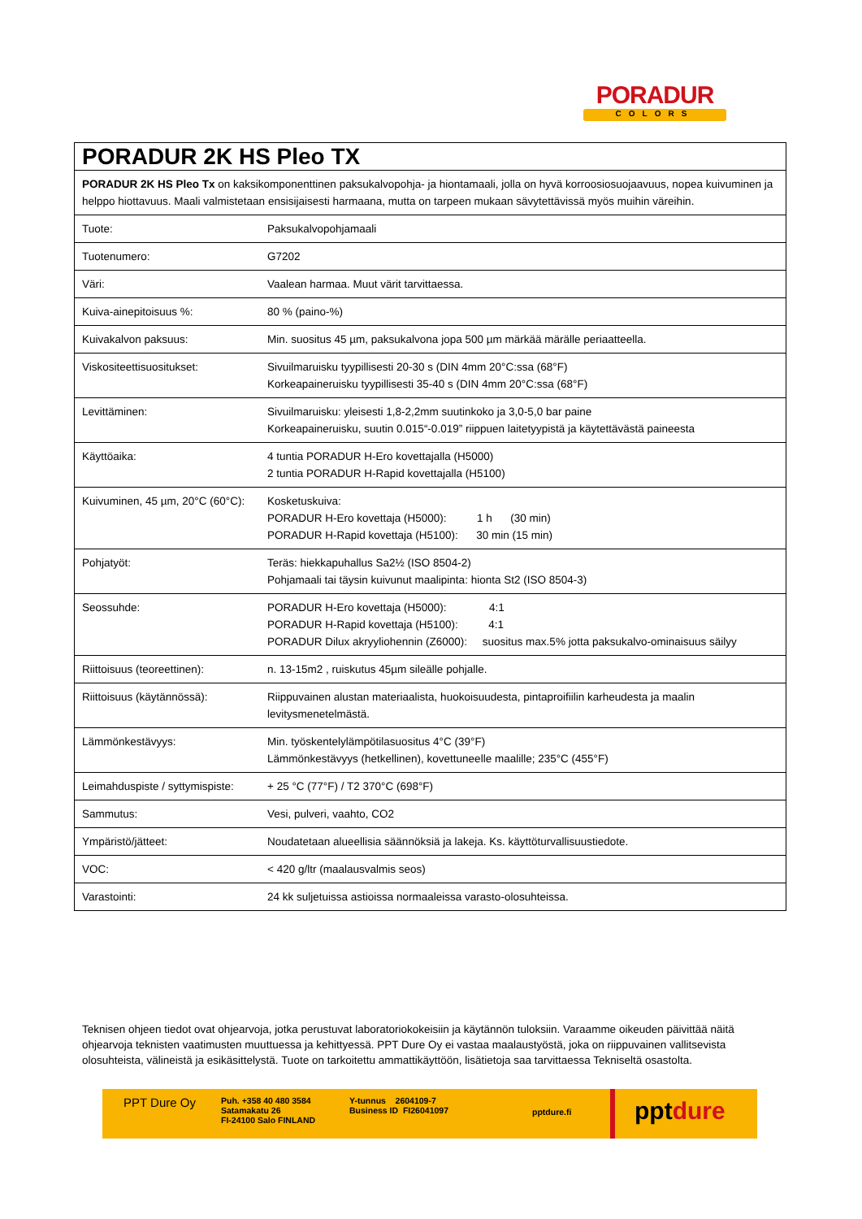PORADUR
COLORS
| PORADUR 2K HS Pleo TX | |
| PORADUR 2K HS Pleo Tx on kaksikomponenttinen paksukalvopohja- ja hiontamaali, jolla on hyvä korroosiosuojaavuus, nopea kuivuminen ja helppo hiottavuus. Maali valmistetaan ensisijaisesti harmaana, mutta on tarpeen mukaan sävytettävissä myös muihin väreihin. | |
| Tuote: | Paksukalvopohjamaali |
| Tuotenumero: | G7202 |
| Väri: | Vaalean harmaa. Muut värit tarvittaessa. |
| Kuiva-ainepitoisuus %: | 80 % (paino-%) |
| Kuivakalvon paksuus: | Min. suositus 45 µm, paksukalvona jopa 500 µm märkää märälle periaatteella. |
| Viskositeettisuositukset: | Sivuilmaruisku tyypillisesti 20-30 s (DIN 4mm 20°C:ssa (68°F) Korkeapaineruisku tyypillisesti 35-40 s (DIN 4mm 20°C:ssa (68°F) |
| Levittäminen: | Sivuilmaruisku: yleisesti 1,8-2,2mm suutinkoko ja 3,0-5,0 bar paine Korkeapaineruisku, suutin 0.015“-0.019” riippuen laitetyypistä ja käytettävästä paineesta |
| Käyttöaika: | 4 tuntia PORADUR H-Ero kovettajalla (H5000) 2 tuntia PORADUR H-Rapid kovettajalla (H5100) |
| Kuivuminen, 45 µm, 20°C (60°C): | Kosketuskuiva: PORADUR H-Ero kovettaja (H5000): 1 h (30 min) PORADUR H-Rapid kovettaja (H5100): 30 min (15 min) |
| Pohjatyöt: | Teräs: hiekkapuhallus Sa2½ (ISO 8504-2) Pohjamaali tai täysin kuivunut maalipinta: hionta St2 (ISO 8504-3) |
| Seossuhde: | PORADUR H-Ero kovettaja (H5000): 4:1 PORADUR H-Rapid kovettaja (H5100): 4:1 PORADUR Dilux akryyliohennin (Z6000): suositus max.5% jotta paksukalvo-ominaisuus säilyy |
| Riittoisuus (teoreettinen): | n. 13-15m2 , ruiskutus 45µm sileälle pohjalle. |
| Riittoisuus (käytännössä): | Riippuvainen alustan materiaalista, huokoisuudesta, pintaproifiilin karheudesta ja maalin levitysmenetelmästä. |
| Lämmönkestävyys: | Min. työskentelylämpötilasuositus 4°C (39°F) Lämmönkestävyys (hetkellinen), kovettuneelle maalille; 235°C (455°F) |
| Leimahduspiste / syttymispiste: | + 25 °C (77°F) / T2 370°C (698°F) |
| Sammutus: | Vesi, pulveri, vaahto, CO2 |
| Ympäristö/jätteet: | Noudatetaan alueellisia säännöksiä ja lakeja. Ks. käyttöturvallisuustiedote. |
| VOC: | < 420 g/ltr (maalausvalmis seos) |
| Varastointi: | 24 kk suljetuissa astioissa normaaleissa varasto-olosuhteissa. |
Teknisen ohjeen tiedot ovat ohjearvoja, jotka perustuvat laboratoriokokeisiin ja käytännön tuloksiin. Varaamme oikeuden päivittää näitä ohjearvoja teknisten vaatimusten muuttuessa ja kehittyessä. PPT Dure Oy ei vastaa maalaustyöstä, joka on riippuvainen vallitsevista olosuhteista, välineistä ja esikäsittelystä. Tuote on tarkoitettu ammattikäyttöön, lisätietoja saa tarvittaessa Tekniseltä osastolta.
PPT Dure Oy
Puh. +358 40 480 3584
Satamakatu 26
FI-24100 Salo FINLAND
Y-tunnus 2604109-7
Business ID FI26041097
pptdure.fi
pptdure